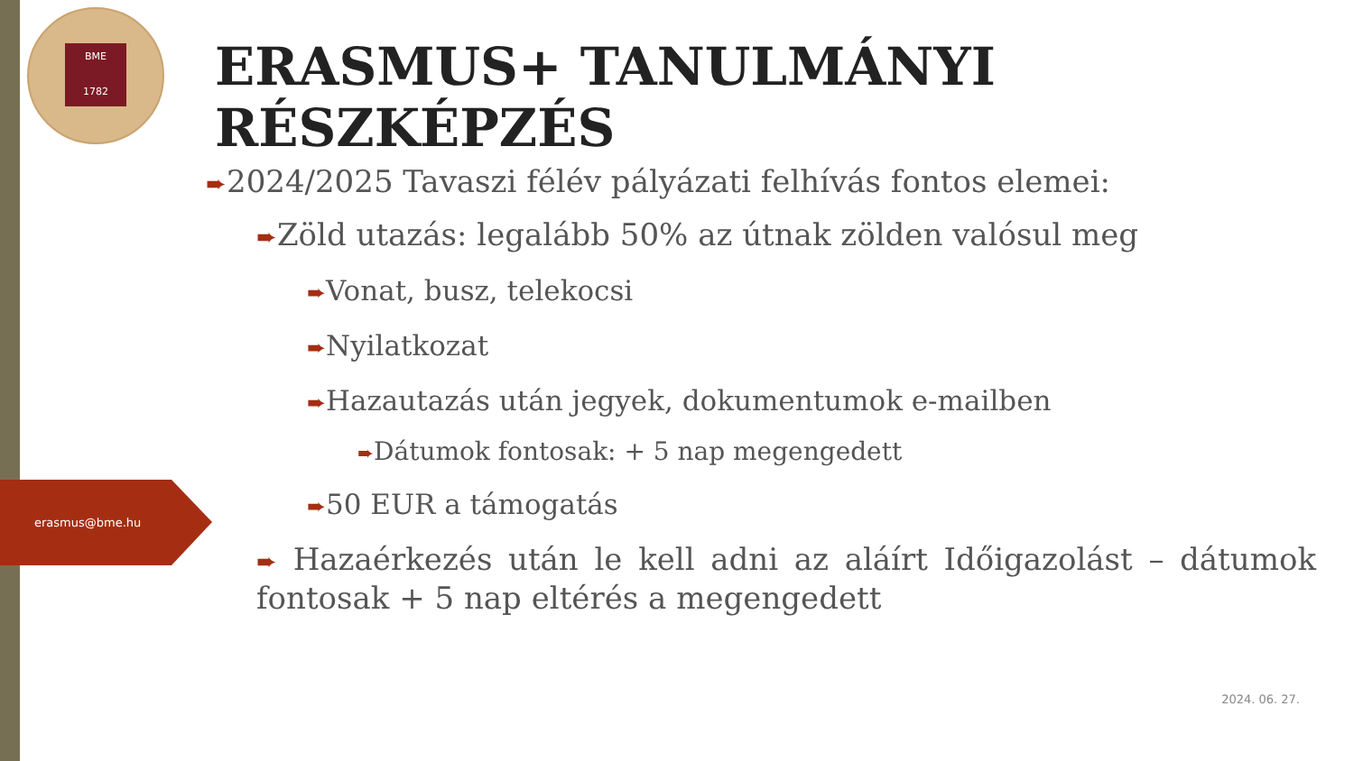BME
1782
ERASMUS+ TANULMÁNYI RÉSZKÉPZÉS
erasmus@bme.hu
➨2024/2025 Tavaszi félév pályázati felhívás fontos elemei:
➨Zöld utazás: legalább 50% az útnak zölden valósul meg
➨Vonat, busz, telekocsi
➨Nyilatkozat
➨Hazautazás után jegyek, dokumentumok e-mailben
➨Dátumok fontosak: + 5 nap megengedett
➨50 EUR a támogatás
➨ Hazaérkezés után le kell adni az aláírt Időigazolást – dátumok fontosak + 5 nap eltérés a megengedett
2024. 06. 27.